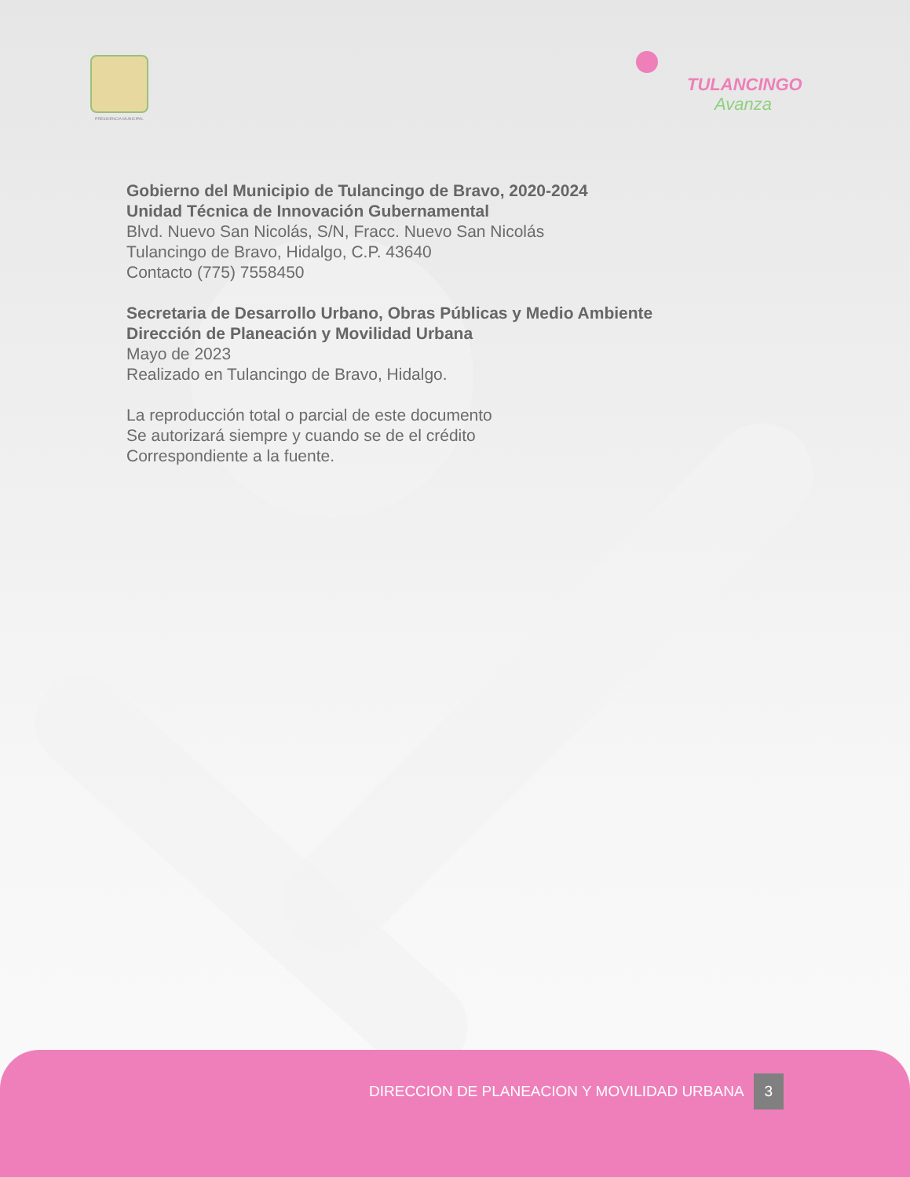PRESIDENCIA MUNICIPAL TULANCINGO
Avanza
Gobierno del Municipio de Tulancingo de Bravo, 2020-2024
Unidad Técnica de Innovación Gubernamental
Blvd. Nuevo San Nicolás, S/N, Fracc. Nuevo San Nicolás
Tulancingo de Bravo, Hidalgo, C.P. 43640
Contacto (775) 7558450
Secretaria de Desarrollo Urbano, Obras Públicas y Medio Ambiente
Dirección de Planeación y Movilidad Urbana
Mayo de 2023
Realizado en Tulancingo de Bravo, Hidalgo.
La reproducción total o parcial de este documento
Se autorizará siempre y cuando se de el crédito
Correspondiente a la fuente.
DIRECCION DE PLANEACION Y MOVILIDAD URBANA 3